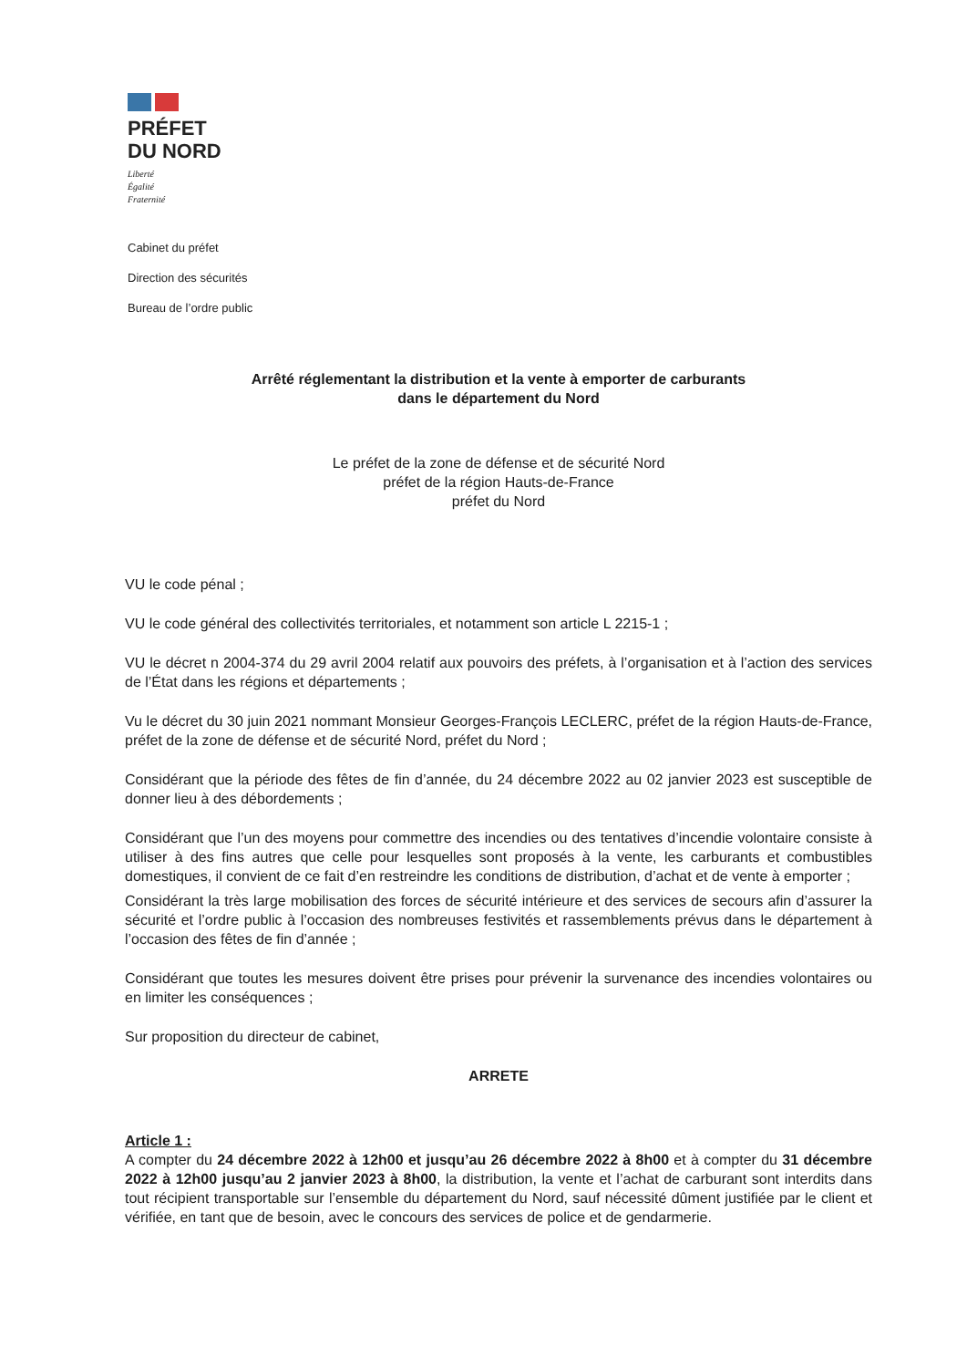PRÉFET
DU NORD
Liberté
Égalité
Fraternité
Cabinet du préfet
Direction des sécurités
Bureau de l’ordre public
Arrêté réglementant la distribution et la vente à emporter de carburants
dans le département du Nord
Le préfet de la zone de défense et de sécurité Nord
préfet de la région Hauts-de-France
préfet du Nord
VU le code pénal ;
VU le code général des collectivités territoriales, et notamment son article L 2215-1 ;
VU le décret n 2004-374 du 29 avril 2004 relatif aux pouvoirs des préfets, à l’organisation et à l’action des services de l’État dans les régions et départements ;
Vu le décret du 30 juin 2021 nommant Monsieur Georges-François LECLERC, préfet de la région Hauts-de-France, préfet de la zone de défense et de sécurité Nord, préfet du Nord ;
Considérant que la période des fêtes de fin d’année, du 24 décembre 2022 au 02 janvier 2023 est susceptible de donner lieu à des débordements ;
Considérant que l’un des moyens pour commettre des incendies ou des tentatives d’incendie volontaire consiste à utiliser à des fins autres que celle pour lesquelles sont proposés à la vente, les carburants et combustibles domestiques, il convient de ce fait d’en restreindre les conditions de distribution, d’achat et de vente à emporter ;
Considérant la très large mobilisation des forces de sécurité intérieure et des services de secours afin d’assurer la sécurité et l’ordre public à l’occasion des nombreuses festivités et rassemblements prévus dans le département à l’occasion des fêtes de fin d’année ;
Considérant que toutes les mesures doivent être prises pour prévenir la survenance des incendies volontaires ou en limiter les conséquences ;
Sur proposition du directeur de cabinet,
ARRETE
Article 1 :
A compter du 24 décembre 2022 à 12h00 et jusqu’au 26 décembre 2022 à 8h00 et à compter du 31 décembre 2022 à 12h00 jusqu’au 2 janvier 2023 à 8h00, la distribution, la vente et l’achat de carburant sont interdits dans tout récipient transportable sur l’ensemble du département du Nord, sauf nécessité dûment justifiée par le client et vérifiée, en tant que de besoin, avec le concours des services de police et de gendarmerie.